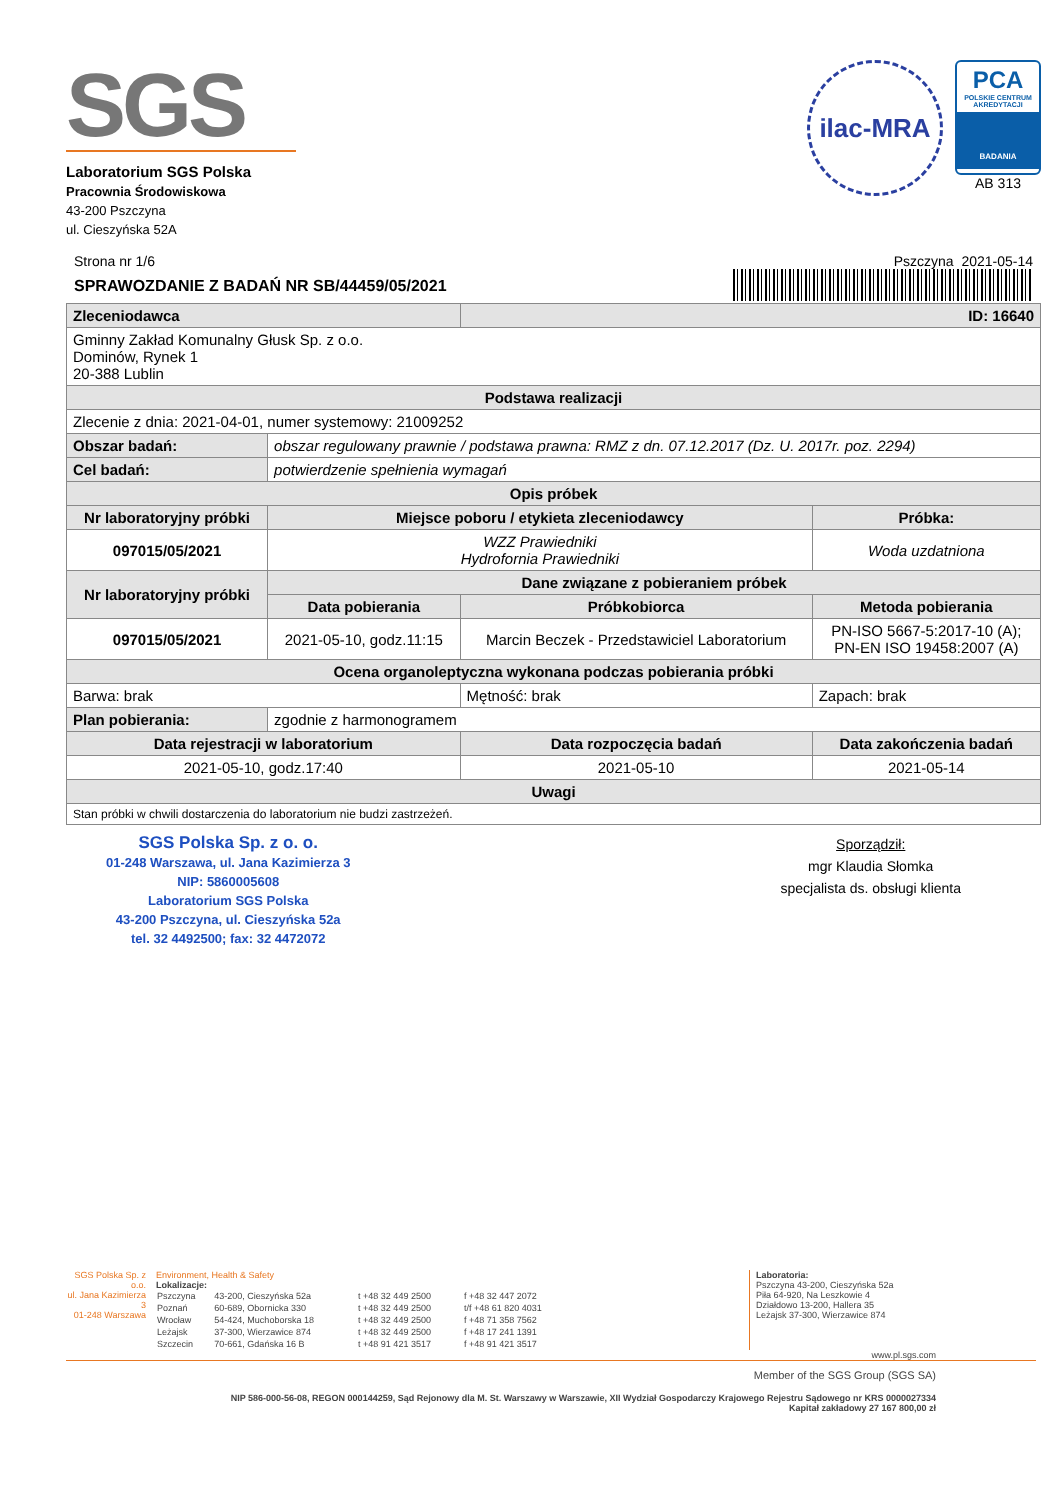SGS
Laboratorium SGS Polska
Pracownia Środowiskowa
43-200 Pszczyna
ul. Cieszyńska 52A
ilac-MRA
PCA
POLSKIE CENTRUM AKREDYTACJI
BADANIA
AB 313
Strona nr 1/6
SPRAWOZDANIE Z BADAŃ NR SB/44459/05/2021
Pszczyna 2021-05-14
| Zleceniodawca | | ID: 16640 | |
| Gminny Zakład Komunalny Głusk Sp. z o.o. Dominów, Rynek 1 20-388 Lublin | | | |
| Podstawa realizacji | | | |
| Zlecenie z dnia: 2021-04-01, numer systemowy: 21009252 | | | |
| Obszar badań: | obszar regulowany prawnie / podstawa prawna: RMZ z dn. 07.12.2017 (Dz. U. 2017r. poz. 2294) | | |
| Cel badań: | potwierdzenie spełnienia wymagań | | |
| Opis próbek | | | |
| Nr laboratoryjny próbki | Miejsce poboru / etykieta zleceniodawcy | | Próbka: |
| 097015/05/2021 | WZZ Prawiedniki Hydrofornia Prawiedniki | | Woda uzdatniona |
| Nr laboratoryjny próbki | Dane związane z pobieraniem próbek | | |
| | Data pobierania | Próbkobiorca | Metoda pobierania |
| 097015/05/2021 | 2021-05-10, godz.11:15 | Marcin Beczek - Przedstawiciel Laboratorium | PN-ISO 5667-5:2017-10 (A); PN-EN ISO 19458:2007 (A) |
| Ocena organoleptyczna wykonana podczas pobierania próbki | | | |
| Barwa: brak | | Mętność: brak | Zapach: brak |
| Plan pobierania: | zgodnie z harmonogramem | | |
| Data rejestracji w laboratorium | | Data rozpoczęcia badań | Data zakończenia badań |
| 2021-05-10, godz.17:40 | | 2021-05-10 | 2021-05-14 |
| Uwagi | | | |
| Stan próbki w chwili dostarczenia do laboratorium nie budzi zastrzeżeń. | | | |
SGS Polska Sp. z o. o.
01-248 Warszawa, ul. Jana Kazimierza 3
NIP: 5860005608
Laboratorium SGS Polska
43-200 Pszczyna, ul. Cieszyńska 52a
tel. 32 4492500; fax: 32 4472072
Sporządził:
mgr Klaudia Słomka
specjalista ds. obsługi klienta
SGS Polska Sp. z o.o.
ul. Jana Kazimierza 3
01-248 Warszawa
Environment, Health & Safety
Lokalizacje:
| Pszczyna | 43-200, Cieszyńska 52a | t +48 32 449 2500 | f +48 32 447 2072 |
| Poznań | 60-689, Obornicka 330 | t +48 32 449 2500 | t/f +48 61 820 4031 |
| Wrocław | 54-424, Muchoborska 18 | t +48 32 449 2500 | f +48 71 358 7562 |
| Leżajsk | 37-300, Wierzawice 874 | t +48 32 449 2500 | f +48 17 241 1391 |
| Szczecin | 70-661, Gdańska 16 B | t +48 91 421 3517 | f +48 91 421 3517 |
Laboratoria:
Pszczyna 43-200, Cieszyńska 52a
Piła 64-920, Na Leszkowie 4
Działdowo 13-200, Hallera 35
Leżajsk 37-300, Wierzawice 874
www.pl.sgs.com
Member of the SGS Group (SGS SA)
NIP 586-000-56-08, REGON 000144259, Sąd Rejonowy dla M. St. Warszawy w Warszawie, XII Wydział Gospodarczy Krajowego Rejestru Sądowego nr KRS 0000027334
Kapitał zakładowy 27 167 800,00 zł